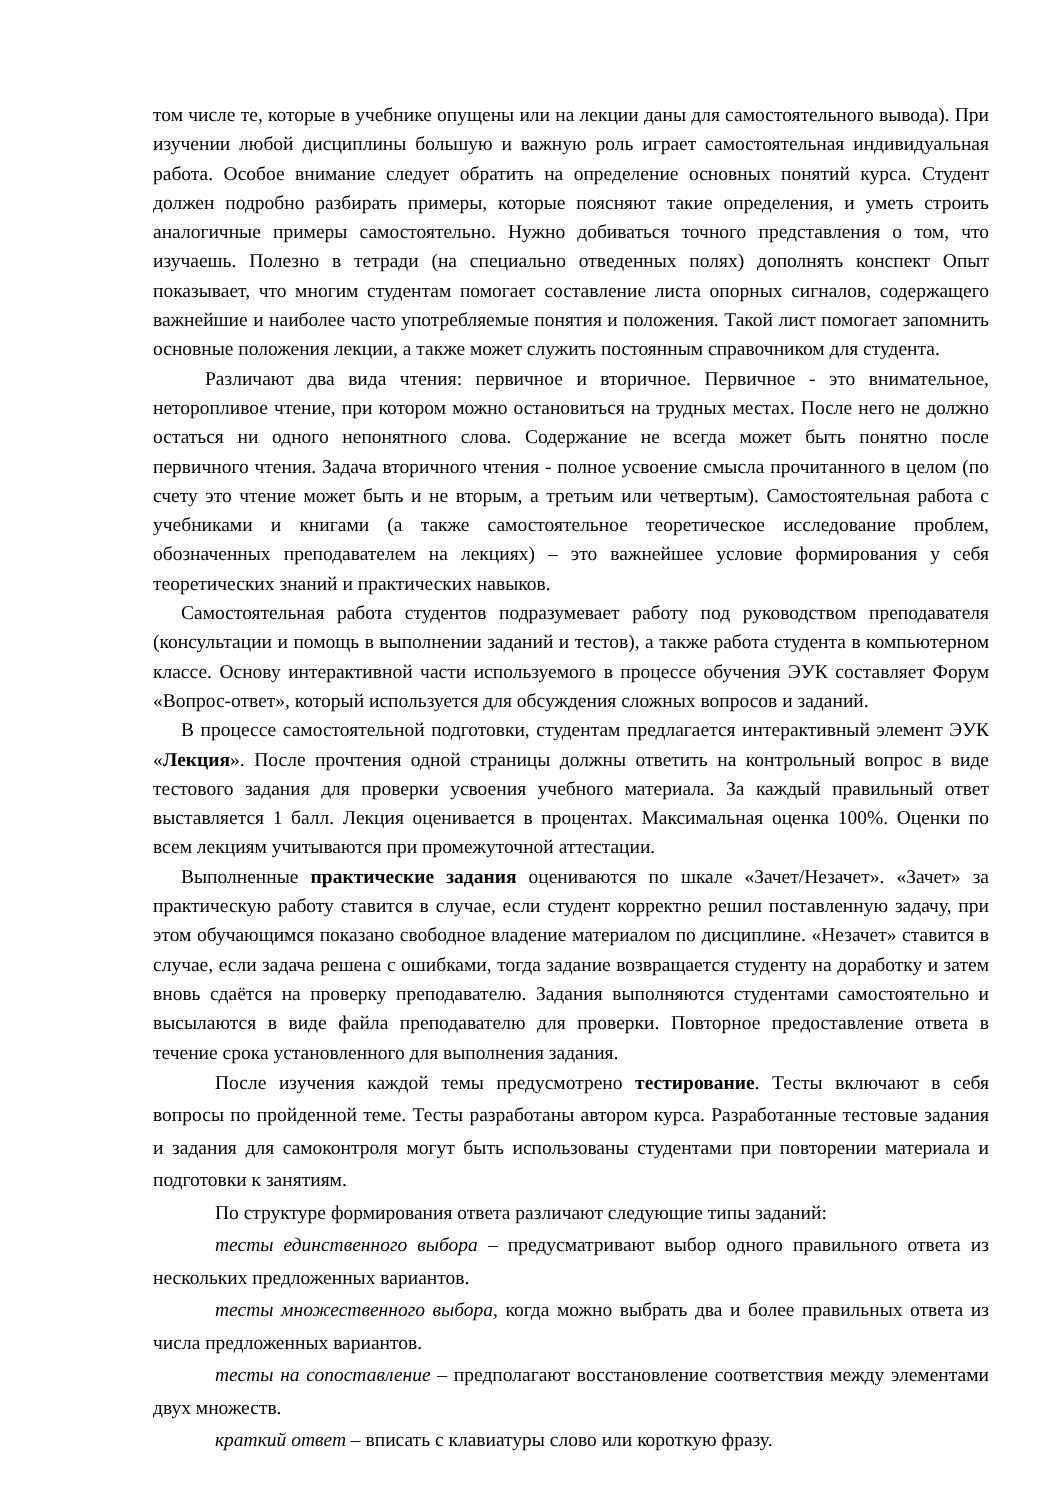том числе те, которые в учебнике опущены или на лекции даны для самостоятельного вывода). При изучении любой дисциплины большую и важную роль играет самостоятельная индивидуальная работа. Особое внимание следует обратить на определение основных понятий курса. Студент должен подробно разбирать примеры, которые поясняют такие определения, и уметь строить аналогичные примеры самостоятельно. Нужно добиваться точного представления о том, что изучаешь. Полезно в тетради (на специально отведенных полях) дополнять конспект Опыт показывает, что многим студентам помогает составление листа опорных сигналов, содержащего важнейшие и наиболее часто употребляемые понятия и положения. Такой лист помогает запомнить основные положения лекции, а также может служить постоянным справочником для студента.
Различают два вида чтения: первичное и вторичное. Первичное - это внимательное, неторопливое чтение, при котором можно остановиться на трудных местах. После него не должно остаться ни одного непонятного слова. Содержание не всегда может быть понятно после первичного чтения. Задача вторичного чтения - полное усвоение смысла прочитанного в целом (по счету это чтение может быть и не вторым, а третьим или четвертым). Самостоятельная работа с учебниками и книгами (а также самостоятельное теоретическое исследование проблем, обозначенных преподавателем на лекциях) – это важнейшее условие формирования у себя теоретических знаний и практических навыков.
Самостоятельная работа студентов подразумевает работу под руководством преподавателя (консультации и помощь в выполнении заданий и тестов), а также работа студента в компьютерном классе. Основу интерактивной части используемого в процессе обучения ЭУК составляет Форум «Вопрос-ответ», который используется для обсуждения сложных вопросов и заданий.
В процессе самостоятельной подготовки, студентам предлагается интерактивный элемент ЭУК «Лекция». После прочтения одной страницы должны ответить на контрольный вопрос в виде тестового задания для проверки усвоения учебного материала. За каждый правильный ответ выставляется 1 балл. Лекция оценивается в процентах. Максимальная оценка 100%. Оценки по всем лекциям учитываются при промежуточной аттестации.
Выполненные практические задания оцениваются по шкале «Зачет/Незачет». «Зачет» за практическую работу ставится в случае, если студент корректно решил поставленную задачу, при этом обучающимся показано свободное владение материалом по дисциплине. «Незачет» ставится в случае, если задача решена с ошибками, тогда задание возвращается студенту на доработку и затем вновь сдаётся на проверку преподавателю. Задания выполняются студентами самостоятельно и высылаются в виде файла преподавателю для проверки. Повторное предоставление ответа в течение срока установленного для выполнения задания.
После изучения каждой темы предусмотрено тестирование. Тесты включают в себя вопросы по пройденной теме. Тесты разработаны автором курса. Разработанные тестовые задания и задания для самоконтроля могут быть использованы студентами при повторении материала и подготовки к занятиям.
По структуре формирования ответа различают следующие типы заданий:
тесты единственного выбора – предусматривают выбор одного правильного ответа из нескольких предложенных вариантов.
тесты множественного выбора, когда можно выбрать два и более правильных ответа из числа предложенных вариантов.
тесты на сопоставление – предполагают восстановление соответствия между элементами двух множеств.
краткий ответ – вписать с клавиатуры слово или короткую фразу.